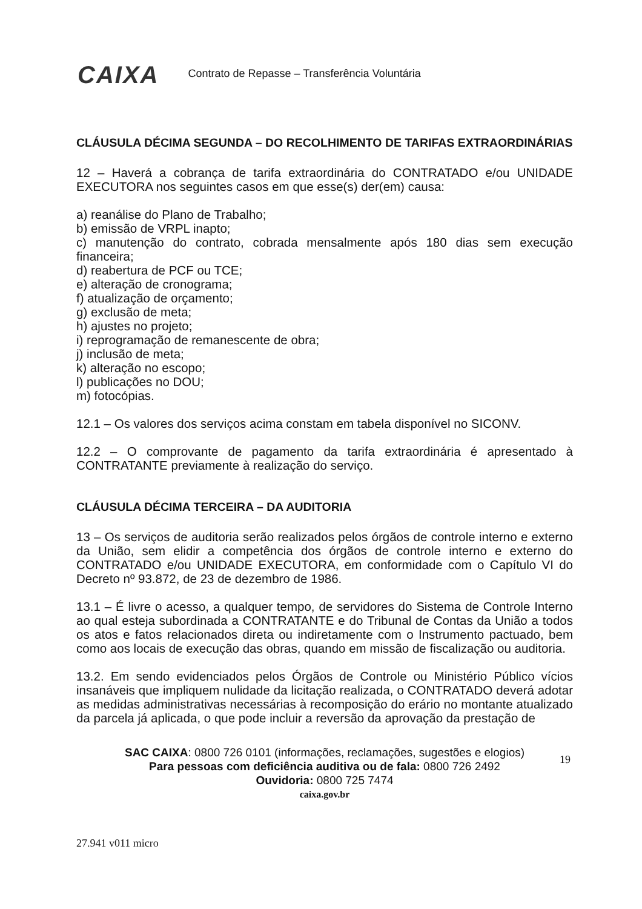CAIXA
Contrato de Repasse – Transferência Voluntária
CLÁUSULA DÉCIMA SEGUNDA – DO RECOLHIMENTO DE TARIFAS EXTRAORDINÁRIAS
12 – Haverá a cobrança de tarifa extraordinária do CONTRATADO e/ou UNIDADE EXECUTORA nos seguintes casos em que esse(s) der(em) causa:
a) reanálise do Plano de Trabalho;
b) emissão de VRPL inapto;
c) manutenção do contrato, cobrada mensalmente após 180 dias sem execução financeira;
d) reabertura de PCF ou TCE;
e) alteração de cronograma;
f) atualização de orçamento;
g) exclusão de meta;
h) ajustes no projeto;
i) reprogramação de remanescente de obra;
j) inclusão de meta;
k) alteração no escopo;
l) publicações no DOU;
m) fotocópias.
12.1 – Os valores dos serviços acima constam em tabela disponível no SICONV.
12.2 – O comprovante de pagamento da tarifa extraordinária é apresentado à CONTRATANTE previamente à realização do serviço.
CLÁUSULA DÉCIMA TERCEIRA – DA AUDITORIA
13 – Os serviços de auditoria serão realizados pelos órgãos de controle interno e externo da União, sem elidir a competência dos órgãos de controle interno e externo do CONTRATADO e/ou UNIDADE EXECUTORA, em conformidade com o Capítulo VI do Decreto nº 93.872, de 23 de dezembro de 1986.
13.1 – É livre o acesso, a qualquer tempo, de servidores do Sistema de Controle Interno ao qual esteja subordinada a CONTRATANTE e do Tribunal de Contas da União a todos os atos e fatos relacionados direta ou indiretamente com o Instrumento pactuado, bem como aos locais de execução das obras, quando em missão de fiscalização ou auditoria.
13.2. Em sendo evidenciados pelos Órgãos de Controle ou Ministério Público vícios insanáveis que impliquem nulidade da licitação realizada, o CONTRATADO deverá adotar as medidas administrativas necessárias à recomposição do erário no montante atualizado da parcela já aplicada, o que pode incluir a reversão da aprovação da prestação de
19
SAC CAIXA: 0800 726 0101 (informações, reclamações, sugestões e elogios)
Para pessoas com deficiência auditiva ou de fala: 0800 726 2492
Ouvidoria: 0800 725 7474
caixa.gov.br
27.941 v011 micro